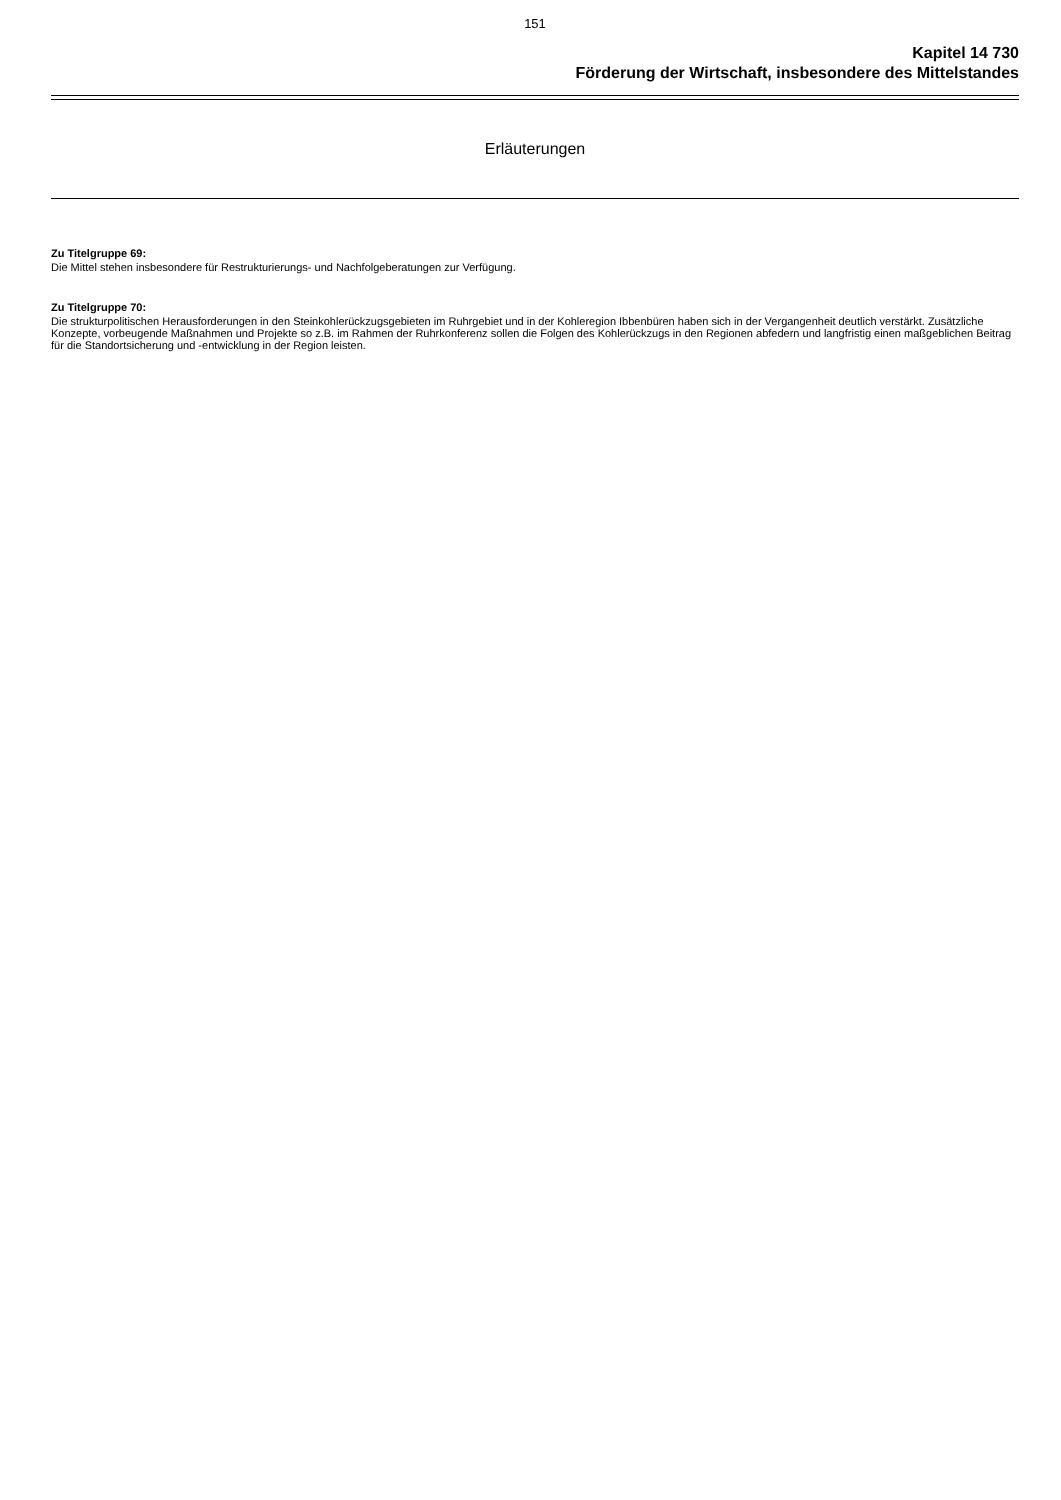151
Kapitel 14 730
Förderung der Wirtschaft, insbesondere des Mittelstandes
Erläuterungen
Zu Titelgruppe 69:
Die Mittel stehen insbesondere für Restrukturierungs- und Nachfolgeberatungen zur Verfügung.
Zu Titelgruppe 70:
Die strukturpolitischen Herausforderungen in den Steinkohlerückzugsgebieten im Ruhrgebiet und in der Kohleregion Ibbenbüren haben sich in der Vergangenheit deutlich verstärkt. Zusätzliche Konzepte, vorbeugende Maßnahmen und Projekte so z.B. im Rahmen der Ruhrkonferenz sollen die Folgen des Kohlerückzugs in den Regionen abfedern und langfristig einen maßgeblichen Beitrag für die Standortsicherung und -entwicklung in der Region leisten.